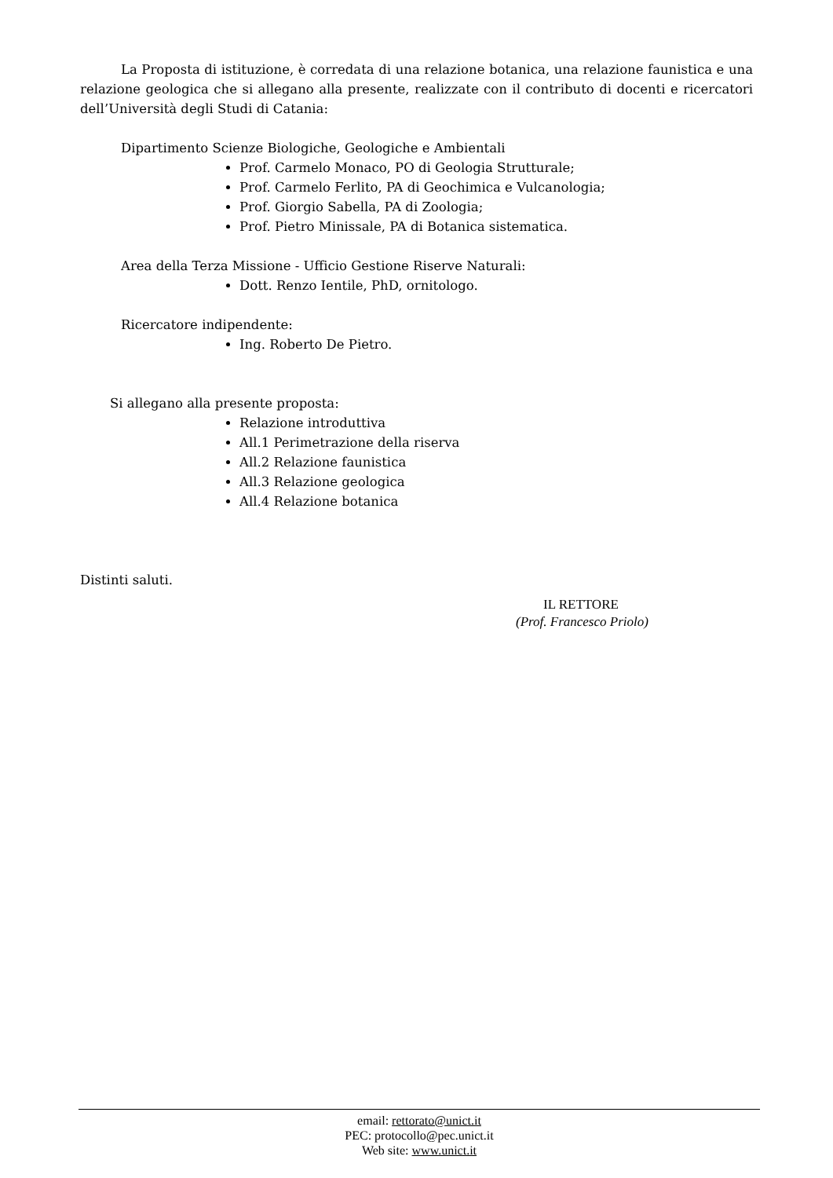La Proposta di istituzione, è corredata di una relazione botanica, una relazione faunistica e una relazione geologica che si allegano alla presente, realizzate con il contributo di docenti e ricercatori dell’Università degli Studi di Catania:
Dipartimento Scienze Biologiche, Geologiche e Ambientali
Prof. Carmelo Monaco, PO di Geologia Strutturale;
Prof. Carmelo Ferlito, PA di Geochimica e Vulcanologia;
Prof. Giorgio Sabella, PA di Zoologia;
Prof. Pietro Minissale, PA di Botanica sistematica.
Area della Terza Missione - Ufficio Gestione Riserve Naturali:
Dott. Renzo Ientile, PhD, ornitologo.
Ricercatore indipendente:
Ing. Roberto De Pietro.
Si allegano alla presente proposta:
Relazione introduttiva
All.1 Perimetrazione della riserva
All.2 Relazione faunistica
All.3 Relazione geologica
All.4 Relazione botanica
Distinti saluti.
IL RETTORE
(Prof. Francesco Priolo)
email: rettorato@unict.it
PEC: protocollo@pec.unict.it
Web site: www.unict.it